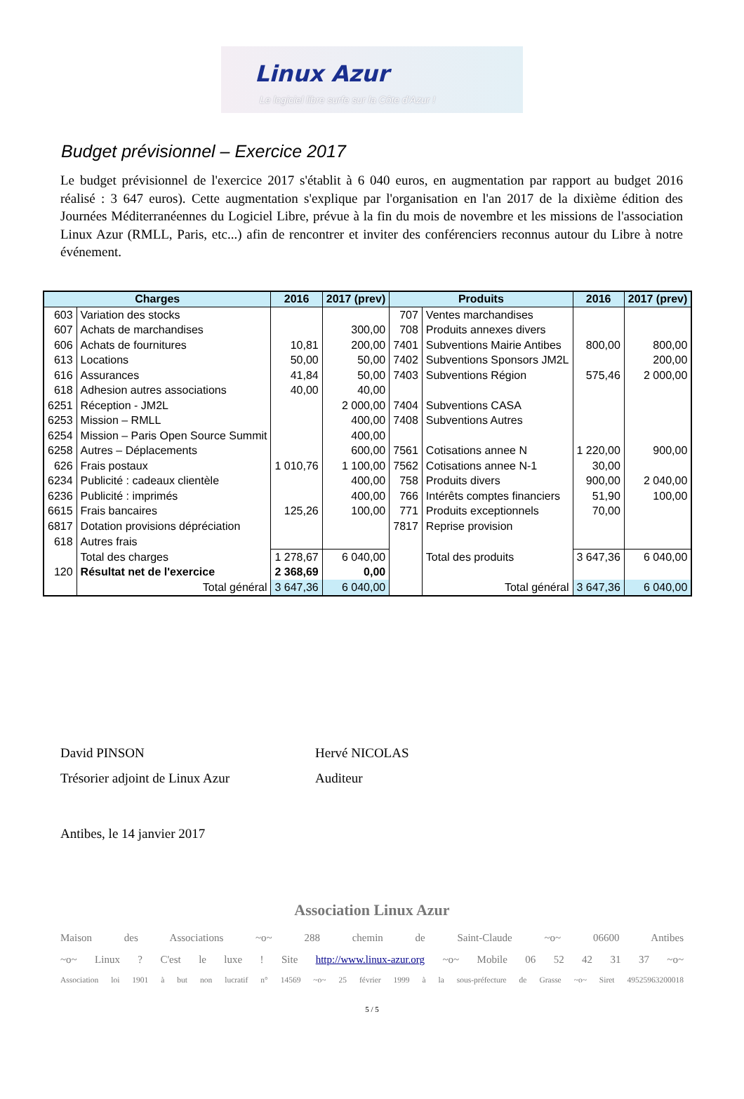Linux Azur
Le logiciel libre surfe sur la Côte d'Azur !
Budget prévisionnel – Exercice 2017
Le budget prévisionnel de l'exercice 2017 s'établit à 6 040 euros, en augmentation par rapport au budget 2016 réalisé : 3 647 euros). Cette augmentation s'explique par l'organisation en l'an 2017 de la dixième édition des Journées Méditerranéennes du Logiciel Libre, prévue à la fin du mois de novembre et les missions de l'association Linux Azur (RMLL, Paris, etc...) afin de rencontrer et inviter des conférenciers reconnus autour du Libre à notre événement.
| Charges | | 2016 | 2017 (prev) | Produits | | 2016 | 2017 (prev) |
| --- | --- | --- | --- | --- | --- | --- | --- |
| 603 | Variation des stocks | | | 707 | Ventes marchandises | | |
| 607 | Achats de marchandises | | 300,00 | 708 | Produits annexes divers | | |
| 606 | Achats de fournitures | 10,81 | 200,00 | 7401 | Subventions Mairie Antibes | 800,00 | 800,00 |
| 613 | Locations | 50,00 | 50,00 | 7402 | Subventions Sponsors JM2L | | 200,00 |
| 616 | Assurances | 41,84 | 50,00 | 7403 | Subventions Région | 575,46 | 2 000,00 |
| 618 | Adhesion autres associations | 40,00 | 40,00 | | | | |
| 6251 | Réception - JM2L | | 2 000,00 | 7404 | Subventions CASA | | |
| 6253 | Mission – RMLL | | 400,00 | 7408 | Subventions Autres | | |
| 6254 | Mission – Paris Open Source Summit | | 400,00 | | | | |
| 6258 | Autres – Déplacements | | 600,00 | 7561 | Cotisations annee N | 1 220,00 | 900,00 |
| 626 | Frais postaux | 1 010,76 | 1 100,00 | 7562 | Cotisations annee N-1 | 30,00 | |
| 6234 | Publicité : cadeaux clientèle | | 400,00 | 758 | Produits divers | 900,00 | 2 040,00 |
| 6236 | Publicité : imprimés | | 400,00 | 766 | Intérêts comptes financiers | 51,90 | 100,00 |
| 6615 | Frais bancaires | 125,26 | 100,00 | 771 | Produits exceptionnels | 70,00 | |
| 6817 | Dotation provisions dépréciation | | | 7817 | Reprise provision | | |
| 618 | Autres frais | | | | | | |
| | Total des charges | 1 278,67 | 6 040,00 | | Total des produits | 3 647,36 | 6 040,00 |
| 120 | Résultat net de l'exercice | 2 368,69 | 0,00 | | | | |
| | Total général | 3 647,36 | 6 040,00 | | Total général | 3 647,36 | 6 040,00 |
David PINSON
Trésorier adjoint de Linux Azur
Hervé NICOLAS
Auditeur
Antibes, le 14 janvier 2017
Association Linux Azur
Maison des Associations ~o~ 288 chemin de Saint-Claude ~o~ 06600 Antibes
~o~ Linux ? C'est le luxe ! Site http://www.linux-azur.org ~o~ Mobile 06 52 42 31 37 ~o~
Association loi 1901 à but non lucratif n° 14569 ~o~ 25 février 1999 à la sous-préfecture de Grasse ~o~ Siret 49525963200018
5 / 5